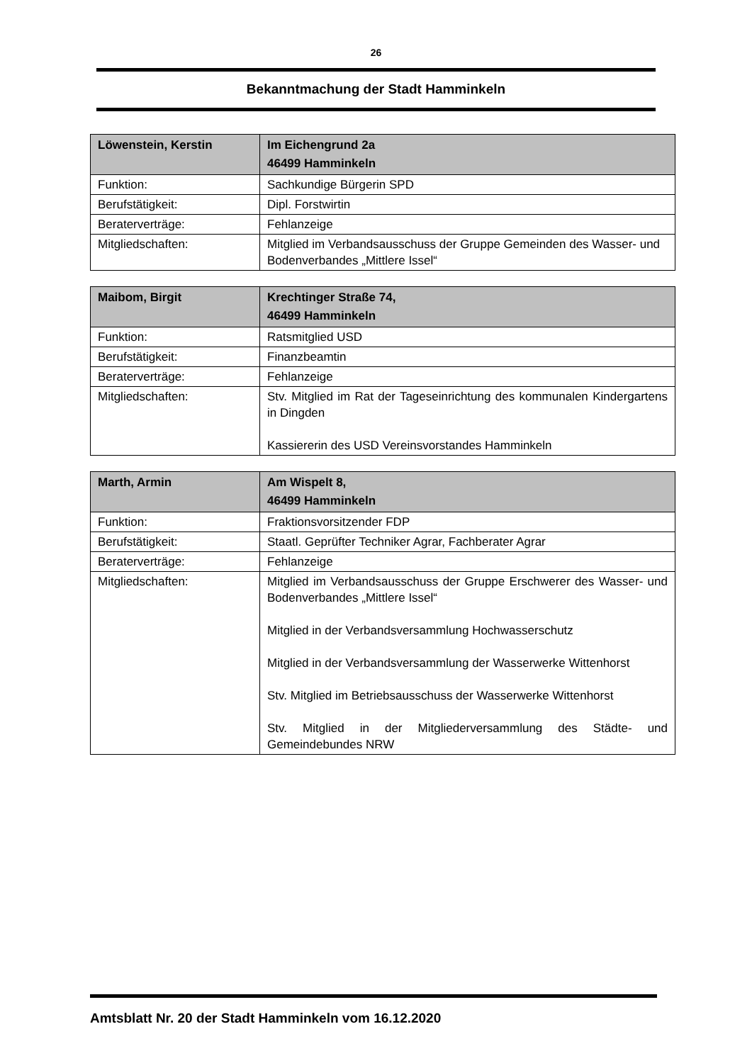26
Bekanntmachung der Stadt Hamminkeln
| Löwenstein, Kerstin | Im Eichengrund 2a 46499 Hamminkeln |
| --- | --- |
| Funktion: | Sachkundige Bürgerin SPD |
| Berufstätigkeit: | Dipl. Forstwirtin |
| Beraterverträge: | Fehlanzeige |
| Mitgliedschaften: | Mitglied im Verbandsausschuss der Gruppe Gemeinden des Wasser- und Bodenverbandes „Mittlere Issel“ |
| Maibom, Birgit | Krechtinger Straße 74, 46499 Hamminkeln |
| --- | --- |
| Funktion: | Ratsmitglied USD |
| Berufstätigkeit: | Finanzbeamtin |
| Beraterverträge: | Fehlanzeige |
| Mitgliedschaften: | Stv. Mitglied im Rat der Tageseinrichtung des kommunalen Kindergartens in Dingden Kassiererin des USD Vereinsvorstandes Hamminkeln |
| Marth, Armin | Am Wispelt 8, 46499 Hamminkeln |
| --- | --- |
| Funktion: | Fraktionsvorsitzender FDP |
| Berufstätigkeit: | Staatl. Geprüfter Techniker Agrar, Fachberater Agrar |
| Beraterverträge: | Fehlanzeige |
| Mitgliedschaften: | Mitglied im Verbandsausschuss der Gruppe Erschwerer des Wasser- und Bodenverbandes „Mittlere Issel“ Mitglied in der Verbandsversammlung Hochwasserschutz Mitglied in der Verbandsversammlung der Wasserwerke Wittenhorst Stv. Mitglied im Betriebsausschuss der Wasserwerke Wittenhorst Stv. Mitglied in der Mitgliederversammlung des Städte- und Gemeindebundes NRW |
Amtsblatt Nr. 20 der Stadt Hamminkeln vom 16.12.2020